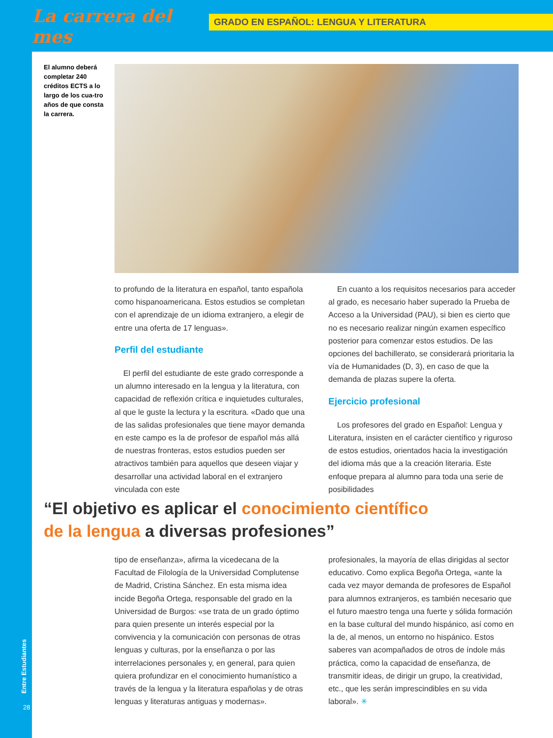La carrera del mes
GRADO EN ESPAÑOL: LENGUA Y LITERATURA
El alumno deberá completar 240 créditos ECTS a lo largo de los cua-tro años de que consta la carrera.
to profundo de la literatura en español, tanto española como hispanoamericana. Estos estudios se completan con el aprendizaje de un idioma extranjero, a elegir de entre una oferta de 17 lenguas».
Perfil del estudiante
El perfil del estudiante de este grado corresponde a un alumno interesado en la lengua y la literatura, con capacidad de reflexión crítica e inquietudes culturales, al que le guste la lectura y la escritura. «Dado que una de las salidas profesionales que tiene mayor demanda en este campo es la de profesor de español más allá de nuestras fronteras, estos estudios pueden ser atractivos también para aquellos que deseen viajar y desarrollar una actividad laboral en el extranjero vinculada con este
En cuanto a los requisitos necesarios para acceder al grado, es necesario haber superado la Prueba de Acceso a la Universidad (PAU), si bien es cierto que no es necesario realizar ningún examen específico posterior para comenzar estos estudios. De las opciones del bachillerato, se considerará prioritaria la vía de Humanidades (D, 3), en caso de que la demanda de plazas supere la oferta.
Ejercicio profesional
Los profesores del grado en Español: Lengua y Literatura, insisten en el carácter científico y riguroso de estos estudios, orientados hacia la investigación del idioma más que a la creación literaria. Este enfoque prepara al alumno para toda una serie de posibilidades
“El objetivo es aplicar el conocimiento científico
de la lengua a diversas profesiones”
tipo de enseñanza», afirma la vicedecana de la Facultad de Filología de la Universidad Complutense de Madrid, Cristina Sánchez. En esta misma idea incide Begoña Ortega, responsable del grado en la Universidad de Burgos: «se trata de un grado óptimo para quien presente un interés especial por la convivencia y la comunicación con personas de otras lenguas y culturas, por la enseñanza o por las interrelaciones personales y, en general, para quien quiera profundizar en el conocimiento humanístico a través de la lengua y la literatura españolas y de otras lenguas y literaturas antiguas y modernas».
profesionales, la mayoría de ellas dirigidas al sector educativo. Como explica Begoña Ortega, «ante la cada vez mayor demanda de profesores de Español para alumnos extranjeros, es también necesario que el futuro maestro tenga una fuerte y sólida formación en la base cultural del mundo hispánico, así como en la de, al menos, un entorno no hispánico. Estos saberes van acompañados de otros de índole más práctica, como la capacidad de enseñanza, de transmitir ideas, de dirigir un grupo, la creatividad, etc., que les serán imprescindibles en su vida laboral». ✳
Entre Estudiantes
28